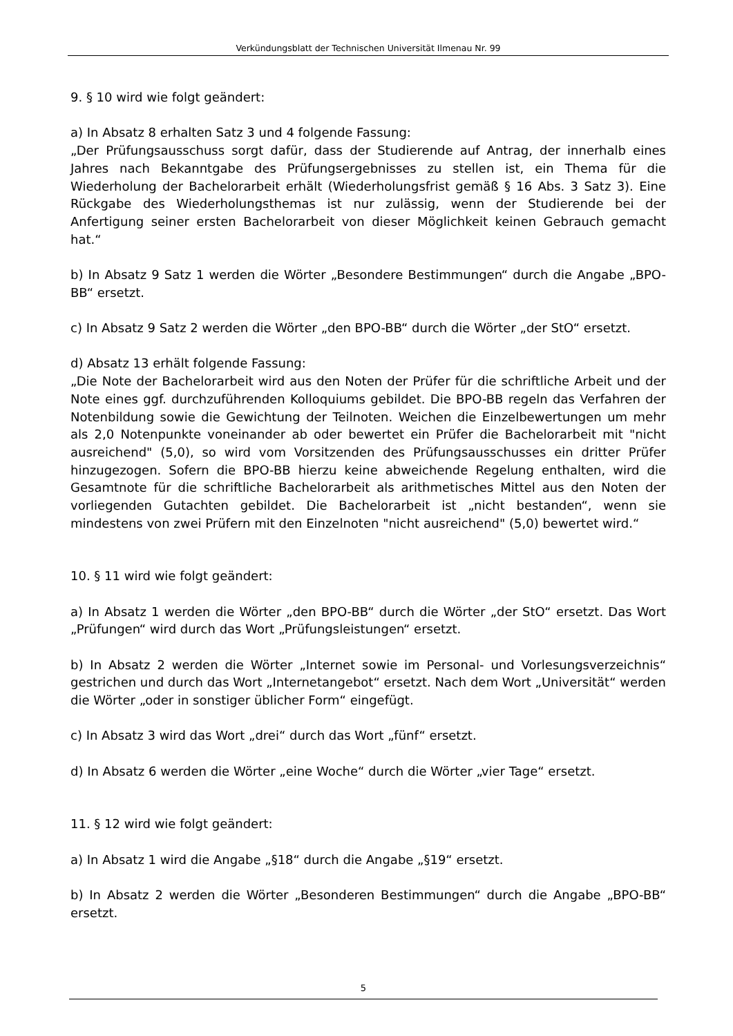Verkündungsblatt der Technischen Universität Ilmenau Nr. 99
9. § 10 wird wie folgt geändert:
a) In Absatz 8 erhalten Satz 3 und 4 folgende Fassung:
„Der Prüfungsausschuss sorgt dafür, dass der Studierende auf Antrag, der innerhalb eines Jahres nach Bekanntgabe des Prüfungsergebnisses zu stellen ist, ein Thema für die Wiederholung der Bachelorarbeit erhält (Wiederholungsfrist gemäß § 16 Abs. 3 Satz 3). Eine Rückgabe des Wiederholungsthemas ist nur zulässig, wenn der Studierende bei der Anfertigung seiner ersten Bachelorarbeit von dieser Möglichkeit keinen Gebrauch gemacht hat.“
b) In Absatz 9 Satz 1 werden die Wörter „Besondere Bestimmungen“ durch die Angabe „BPO-BB“ ersetzt.
c) In Absatz 9 Satz 2 werden die Wörter „den BPO-BB“ durch die Wörter „der StO“ ersetzt.
d) Absatz 13 erhält folgende Fassung:
„Die Note der Bachelorarbeit wird aus den Noten der Prüfer für die schriftliche Arbeit und der Note eines ggf. durchzuführenden Kolloquiums gebildet. Die BPO-BB regeln das Verfahren der Notenbildung sowie die Gewichtung der Teilnoten. Weichen die Einzelbewertungen um mehr als 2,0 Notenpunkte voneinander ab oder bewertet ein Prüfer die Bachelorarbeit mit "nicht ausreichend" (5,0), so wird vom Vorsitzenden des Prüfungsausschusses ein dritter Prüfer hinzugezogen. Sofern die BPO-BB hierzu keine abweichende Regelung enthalten, wird die Gesamtnote für die schriftliche Bachelorarbeit als arithmetisches Mittel aus den Noten der vorliegenden Gutachten gebildet. Die Bachelorarbeit ist „nicht bestanden“, wenn sie mindestens von zwei Prüfern mit den Einzelnoten "nicht ausreichend" (5,0) bewertet wird.“
10. § 11 wird wie folgt geändert:
a) In Absatz 1 werden die Wörter „den BPO-BB“ durch die Wörter „der StO“ ersetzt. Das Wort „Prüfungen“ wird durch das Wort „Prüfungsleistungen“ ersetzt.
b) In Absatz 2 werden die Wörter „Internet sowie im Personal- und Vorlesungsverzeichnis“ gestrichen und durch das Wort „Internetangebot“ ersetzt. Nach dem Wort „Universität“ werden die Wörter „oder in sonstiger üblicher Form“ eingefügt.
c) In Absatz 3 wird das Wort „drei“ durch das Wort „fünf“ ersetzt.
d) In Absatz 6 werden die Wörter „eine Woche“ durch die Wörter „vier Tage“ ersetzt.
11. § 12 wird wie folgt geändert:
a) In Absatz 1 wird die Angabe „§18“ durch die Angabe „§19“ ersetzt.
b) In Absatz 2 werden die Wörter „Besonderen Bestimmungen“ durch die Angabe „BPO-BB“ ersetzt.
5